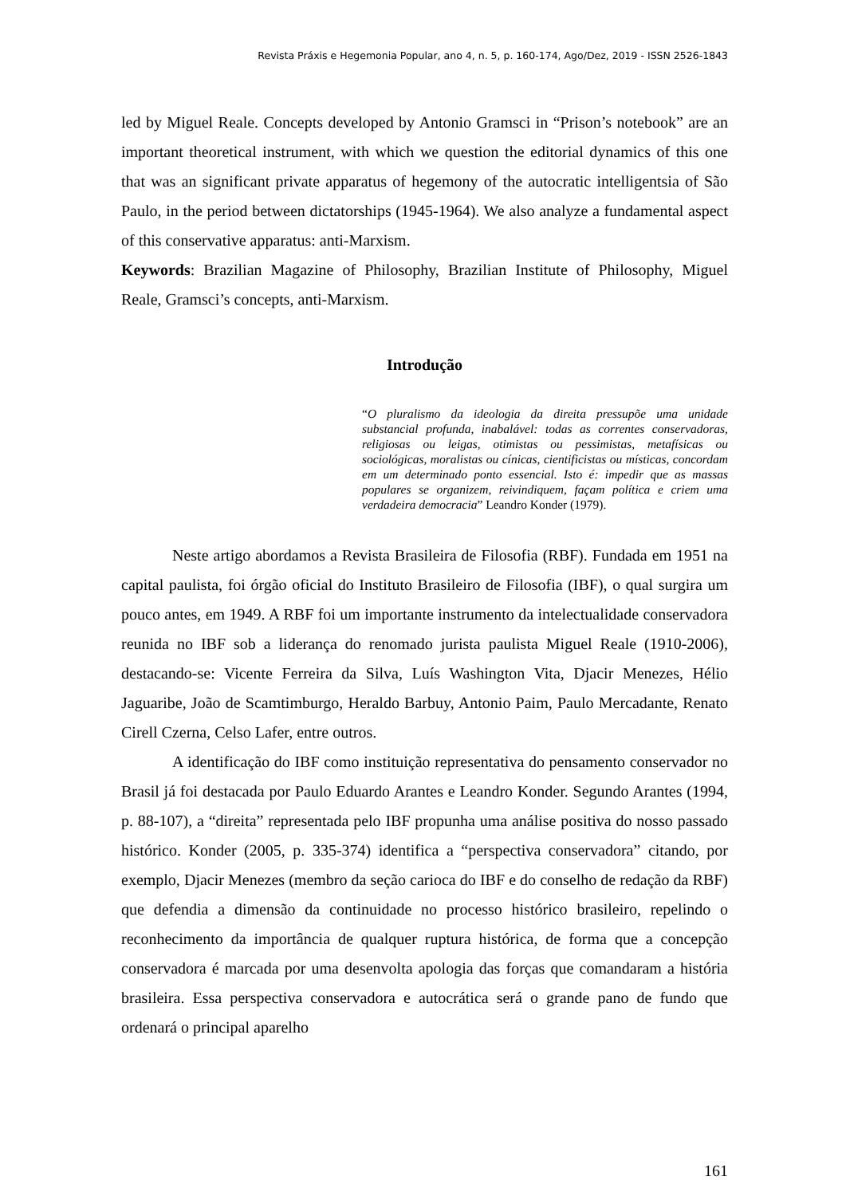Revista Práxis e Hegemonia Popular, ano 4, n. 5, p. 160-174, Ago/Dez, 2019 - ISSN 2526-1843
led by Miguel Reale. Concepts developed by Antonio Gramsci in “Prison’s notebook” are an important theoretical instrument, with which we question the editorial dynamics of this one that was an significant private apparatus of hegemony of the autocratic intelligentsia of São Paulo, in the period between dictatorships (1945-1964). We also analyze a fundamental aspect of this conservative apparatus: anti-Marxism.
Keywords: Brazilian Magazine of Philosophy, Brazilian Institute of Philosophy, Miguel Reale, Gramsci’s concepts, anti-Marxism.
Introdução
“O pluralismo da ideologia da direita pressupõe uma unidade substancial profunda, inabalável: todas as correntes conservadoras, religiosas ou leigas, otimistas ou pessimistas, metafísicas ou sociológicas, moralistas ou cínicas, cientificistas ou místicas, concordam em um determinado ponto essencial. Isto é: impedir que as massas populares se organizem, reivindiquem, façam política e criem uma verdadeira democracia” Leandro Konder (1979).
Neste artigo abordamos a Revista Brasileira de Filosofia (RBF). Fundada em 1951 na capital paulista, foi órgão oficial do Instituto Brasileiro de Filosofia (IBF), o qual surgira um pouco antes, em 1949. A RBF foi um importante instrumento da intelectualidade conservadora reunida no IBF sob a liderança do renomado jurista paulista Miguel Reale (1910-2006), destacando-se: Vicente Ferreira da Silva, Luís Washington Vita, Djacir Menezes, Hélio Jaguaribe, João de Scamtimburgo, Heraldo Barbuy, Antonio Paim, Paulo Mercadante, Renato Cirell Czerna, Celso Lafer, entre outros.
A identificação do IBF como instituição representativa do pensamento conservador no Brasil já foi destacada por Paulo Eduardo Arantes e Leandro Konder. Segundo Arantes (1994, p. 88-107), a “direita” representada pelo IBF propunha uma análise positiva do nosso passado histórico. Konder (2005, p. 335-374) identifica a “perspectiva conservadora” citando, por exemplo, Djacir Menezes (membro da seção carioca do IBF e do conselho de redação da RBF) que defendia a dimensão da continuidade no processo histórico brasileiro, repelindo o reconhecimento da importância de qualquer ruptura histórica, de forma que a concepção conservadora é marcada por uma desenvolta apologia das forças que comandaram a história brasileira. Essa perspectiva conservadora e autocrática será o grande pano de fundo que ordenará o principal aparelho
161